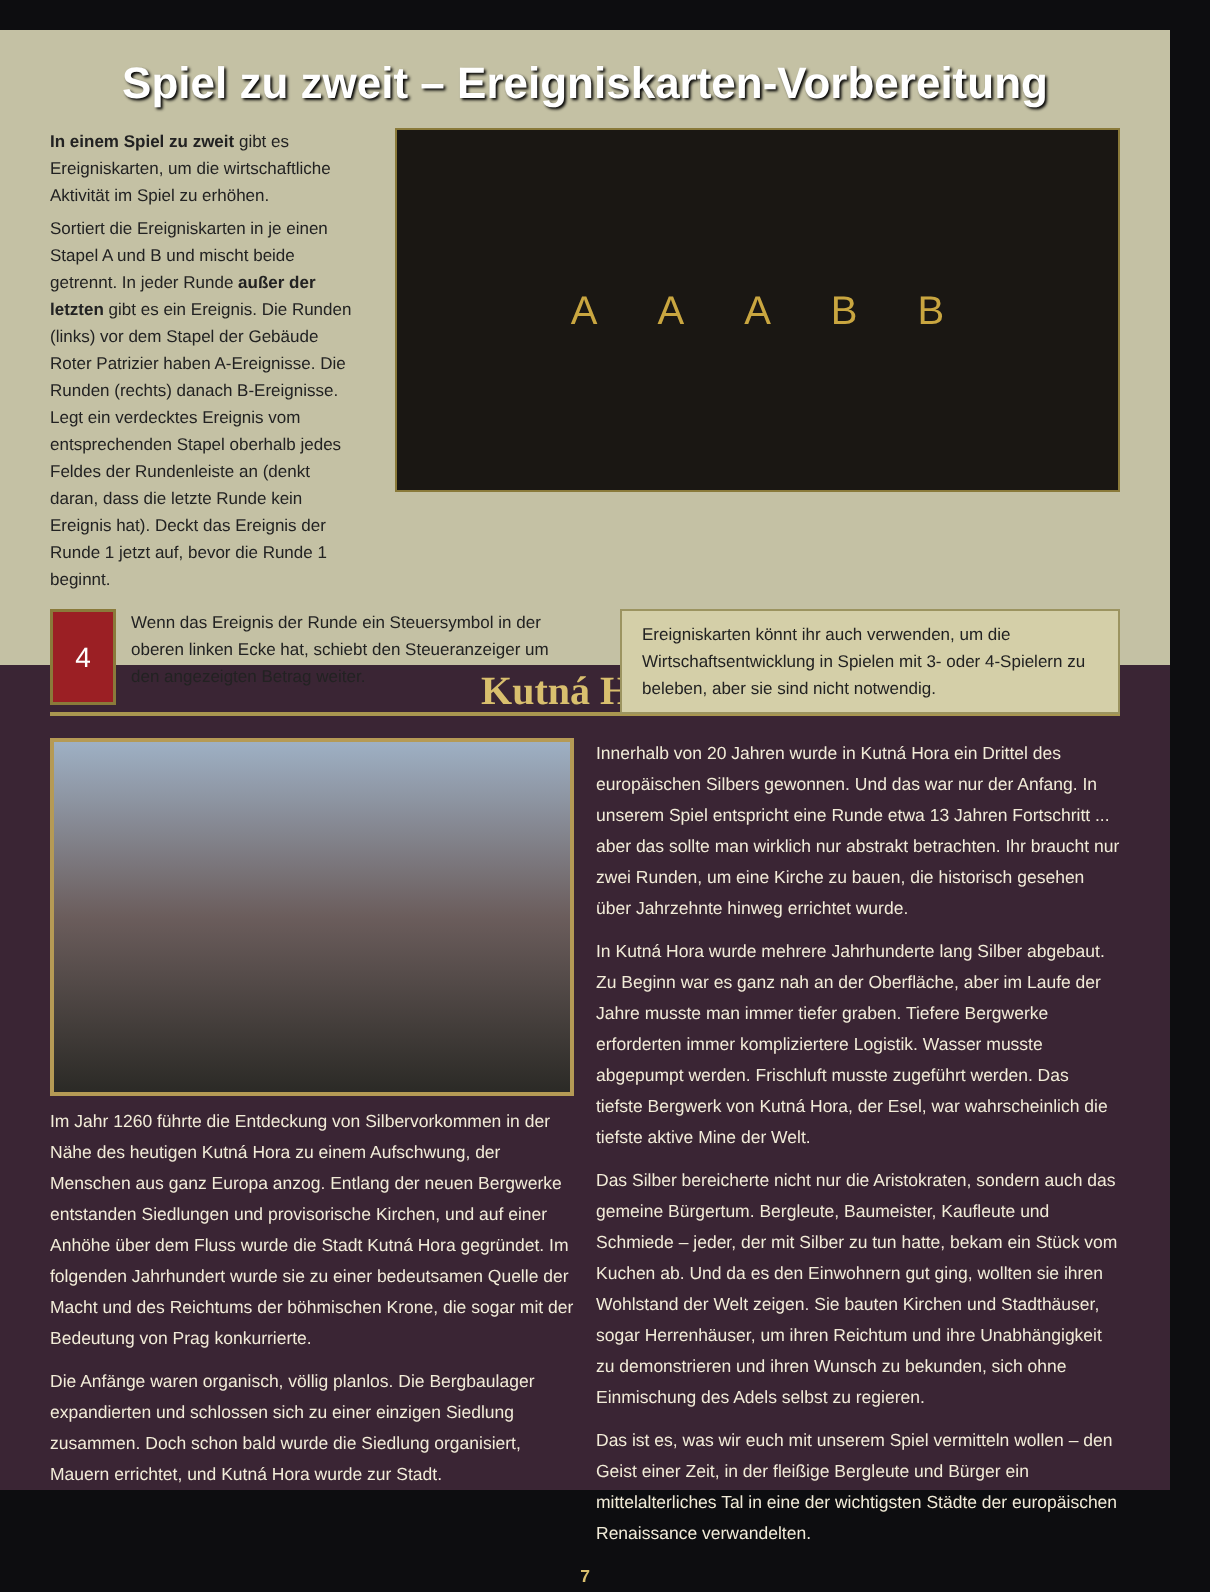Spiel zu zweit – Ereigniskarten-Vorbereitung
In einem Spiel zu zweit gibt es Ereigniskarten, um die wirtschaftliche Aktivität im Spiel zu erhöhen.
Sortiert die Ereigniskarten in je einen Stapel A und B und mischt beide getrennt. In jeder Runde außer der letzten gibt es ein Ereignis. Die Runden (links) vor dem Stapel der Gebäude Roter Patrizier haben A-Ereignisse. Die Runden (rechts) danach B-Ereignisse. Legt ein verdecktes Ereignis vom entsprechenden Stapel oberhalb jedes Feldes der Rundenleiste an (denkt daran, dass die letzte Runde kein Ereignis hat). Deckt das Ereignis der Runde 1 jetzt auf, bevor die Runde 1 beginnt.
AAABB
4
Wenn das Ereignis der Runde ein Steuersymbol in der oberen linken Ecke hat, schiebt den Steueranzeiger um den angezeigten Betrag weiter.
Ereigniskarten könnt ihr auch verwenden, um die Wirtschaftsentwicklung in Spielen mit 3- oder 4-Spielern zu beleben, aber sie sind nicht notwendig.
Kutná Hora
Im Jahr 1260 führte die Entdeckung von Silbervorkommen in der Nähe des heutigen Kutná Hora zu einem Aufschwung, der Menschen aus ganz Europa anzog. Entlang der neuen Bergwerke entstanden Siedlungen und provisorische Kirchen, und auf einer Anhöhe über dem Fluss wurde die Stadt Kutná Hora gegründet. Im folgenden Jahrhundert wurde sie zu einer bedeutsamen Quelle der Macht und des Reichtums der böhmischen Krone, die sogar mit der Bedeutung von Prag konkurrierte.
Die Anfänge waren organisch, völlig planlos. Die Bergbaulager expandierten und schlossen sich zu einer einzigen Siedlung zusammen. Doch schon bald wurde die Siedlung organisiert, Mauern errichtet, und Kutná Hora wurde zur Stadt.
Innerhalb von 20 Jahren wurde in Kutná Hora ein Drittel des europäischen Silbers gewonnen. Und das war nur der Anfang. In unserem Spiel entspricht eine Runde etwa 13 Jahren Fortschritt ... aber das sollte man wirklich nur abstrakt betrachten. Ihr braucht nur zwei Runden, um eine Kirche zu bauen, die historisch gesehen über Jahrzehnte hinweg errichtet wurde.
In Kutná Hora wurde mehrere Jahrhunderte lang Silber abgebaut. Zu Beginn war es ganz nah an der Oberfläche, aber im Laufe der Jahre musste man immer tiefer graben. Tiefere Bergwerke erforderten immer kompliziertere Logistik. Wasser musste abgepumpt werden. Frischluft musste zugeführt werden. Das tiefste Bergwerk von Kutná Hora, der Esel, war wahrscheinlich die tiefste aktive Mine der Welt.
Das Silber bereicherte nicht nur die Aristokraten, sondern auch das gemeine Bürgertum. Bergleute, Baumeister, Kaufleute und Schmiede – jeder, der mit Silber zu tun hatte, bekam ein Stück vom Kuchen ab. Und da es den Einwohnern gut ging, wollten sie ihren Wohlstand der Welt zeigen. Sie bauten Kirchen und Stadthäuser, sogar Herrenhäuser, um ihren Reichtum und ihre Unabhängigkeit zu demonstrieren und ihren Wunsch zu bekunden, sich ohne Einmischung des Adels selbst zu regieren.
Das ist es, was wir euch mit unserem Spiel vermitteln wollen – den Geist einer Zeit, in der fleißige Bergleute und Bürger ein mittelalterliches Tal in eine der wichtigsten Städte der europäischen Renaissance verwandelten.
7